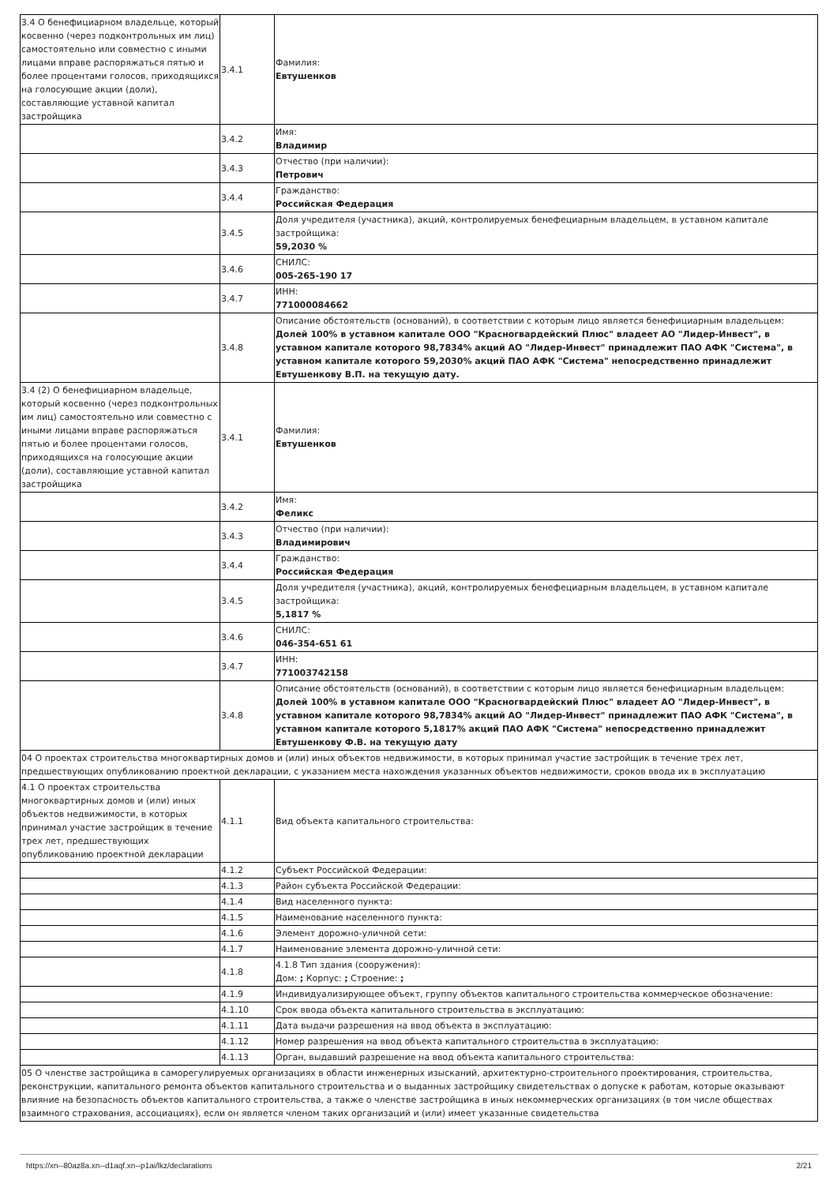| 3.4 О бенефициарном владельце, который косвенно (через подконтрольных им лиц) самостоятельно или совместно с иными лицами вправе распоряжаться пятью и более процентами голосов, приходящихся на голосующие акции (доли), составляющие уставной капитал застройщика | 3.4.1 | Фамилия: Евтушенков |
| | 3.4.2 | Имя: Владимир |
| | 3.4.3 | Отчество (при наличии): Петрович |
| | 3.4.4 | Гражданство: Российская Федерация |
| | 3.4.5 | Доля учредителя (участника), акций, контролируемых бенефециарным владельцем, в уставном капитале застройщика: 59,2030 % |
| | 3.4.6 | СНИЛС: 005-265-190 17 |
| | 3.4.7 | ИНН: 771000084662 |
| | 3.4.8 | Описание обстоятельств (оснований), в соответствии с которым лицо является бенефициарным владельцем: Долей 100% в уставном капитале ООО "Красногвардейский Плюс" владеет АО "Лидер-Инвест", в уставном капитале которого 98,7834% акций АО "Лидер-Инвест" принадлежит ПАО АФК "Система", в уставном капитале которого 59,2030% акций ПАО АФК "Система" непосредственно принадлежит Евтушенкову В.П. на текущую дату. |
| 3.4 (2) О бенефициарном владельце, который косвенно (через подконтрольных им лиц) самостоятельно или совместно с иными лицами вправе распоряжаться пятью и более процентами голосов, приходящихся на голосующие акции (доли), составляющие уставной капитал застройщика | 3.4.1 | Фамилия: Евтушенков |
| | 3.4.2 | Имя: Феликс |
| | 3.4.3 | Отчество (при наличии): Владимирович |
| | 3.4.4 | Гражданство: Российская Федерация |
| | 3.4.5 | Доля учредителя (участника), акций, контролируемых бенефециарным владельцем, в уставном капитале застройщика: 5,1817 % |
| | 3.4.6 | СНИЛС: 046-354-651 61 |
| | 3.4.7 | ИНН: 771003742158 |
| | 3.4.8 | Описание обстоятельств (оснований), в соответствии с которым лицо является бенефициарным владельцем: Долей 100% в уставном капитале ООО "Красногвардейский Плюс" владеет АО "Лидер-Инвест", в уставном капитале которого 98,7834% акций АО "Лидер-Инвест" принадлежит ПАО АФК "Система", в уставном капитале которого 5,1817% акций ПАО АФК "Система" непосредственно принадлежит Евтушенкову Ф.В. на текущую дату |
| 04 О проектах строительства многоквартирных домов и (или) иных объектов недвижимости, в которых принимал участие застройщик в течение трех лет, предшествующих опубликованию проектной декларации, с указанием места нахождения указанных объектов недвижимости, сроков ввода их в эксплуатацию | | |
| 4.1 О проектах строительства многоквартирных домов и (или) иных объектов недвижимости, в которых принимал участие застройщик в течение трех лет, предшествующих опубликованию проектной декларации | 4.1.1 | Вид объекта капитального строительства: |
| | 4.1.2 | Субъект Российской Федерации: |
| | 4.1.3 | Район субъекта Российской Федерации: |
| | 4.1.4 | Вид населенного пункта: |
| | 4.1.5 | Наименование населенного пункта: |
| | 4.1.6 | Элемент дорожно-уличной сети: |
| | 4.1.7 | Наименование элемента дорожно-уличной сети: |
| | 4.1.8 | 4.1.8 Тип здания (сооружения): Дом: ; Корпус: ; Строение: ; |
| | 4.1.9 | Индивидуализирующее объект, группу объектов капитального строительства коммерческое обозначение: |
| | 4.1.10 | Срок ввода объекта капитального строительства в эксплуатацию: |
| | 4.1.11 | Дата выдачи разрешения на ввод объекта в эксплуатацию: |
| | 4.1.12 | Номер разрешения на ввод объекта капитального строительства в эксплуатацию: |
| | 4.1.13 | Орган, выдавший разрешение на ввод объекта капитального строительства: |
| 05 О членстве застройщика в саморегулируемых организациях в области инженерных изысканий, архитектурно-строительного проектирования, строительства, реконструкции, капитального ремонта объектов капитального строительства и о выданных застройщику свидетельствах о допуске к работам, которые оказывают влияние на безопасность объектов капитального строительства, а также о членстве застройщика в иных некоммерческих организациях (в том числе обществах взаимного страхования, ассоциациях), если он является членом таких организаций и (или) имеет указанные свидетельства | | |
https://xn--80az8a.xn--d1aqf.xn--p1ai/lkz/declarations 2/21